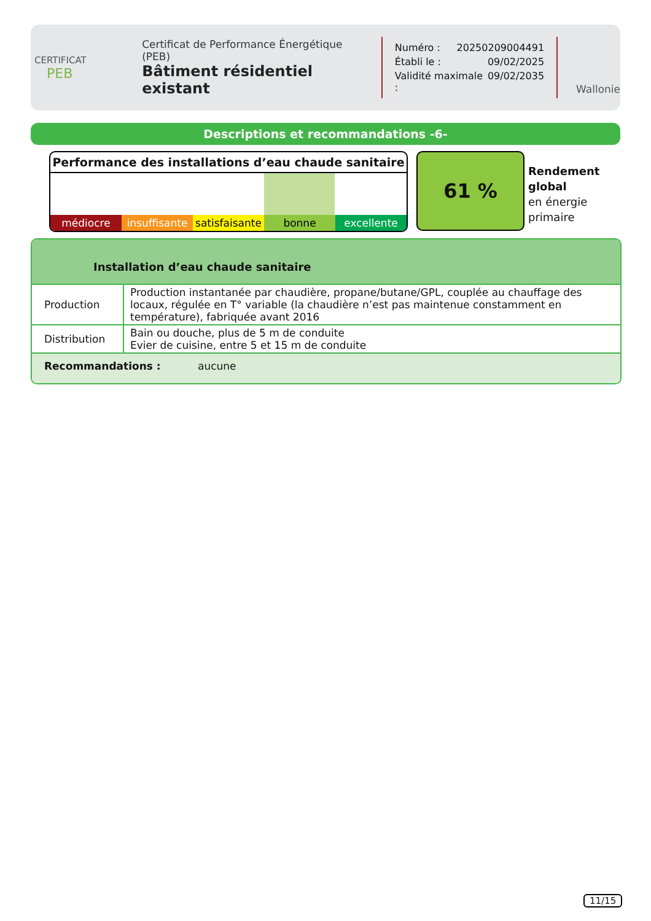CERTIFICAT
PEB
Certificat de Performance Énergétique (PEB)
Bâtiment résidentiel existant
Numéro : 20250209004491
Établi le : 09/02/2025
Validité maximale : 09/02/2035
Wallonie
Descriptions et recommandations -6-
Performance des installations d’eau chaude sanitaire
médiocre insuffisante satisfaisante bonne excellente
61 %
Rendement
global
en énergie
primaire
Installation d’eau chaude sanitaire
| Production | Production instantanée par chaudière, propane/butane/GPL, couplée au chauffage des locaux, régulée en T° variable (la chaudière n’est pas maintenue constamment en température), fabriquée avant 2016 |
| Distribution | Bain ou douche, plus de 5 m de conduite Evier de cuisine, entre 5 et 15 m de conduite |
Recommandations : aucune
11/15